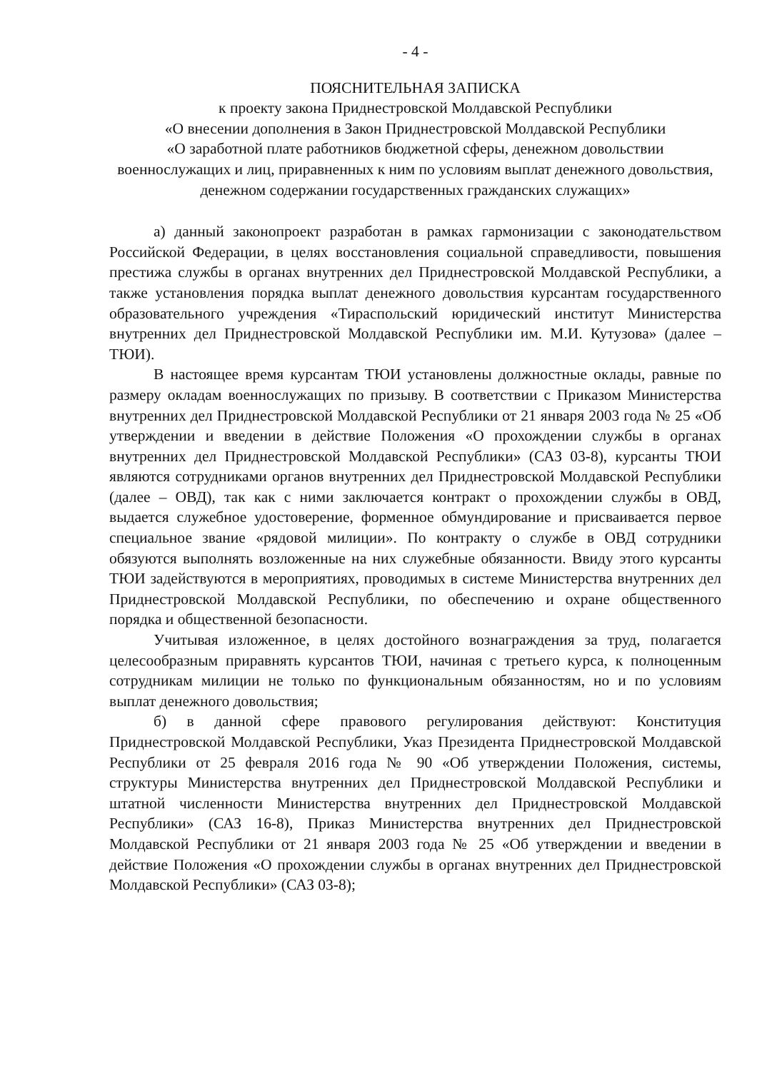- 4 -
ПОЯСНИТЕЛЬНАЯ ЗАПИСКА
к проекту закона Приднестровской Молдавской Республики
«О внесении дополнения в Закон Приднестровской Молдавской Республики
«О заработной плате работников бюджетной сферы, денежном довольствии военнослужащих и лиц, приравненных к ним по условиям выплат денежного довольствия, денежном содержании государственных гражданских служащих»
а) данный законопроект разработан в рамках гармонизации с законодательством Российской Федерации, в целях восстановления социальной справедливости, повышения престижа службы в органах внутренних дел Приднестровской Молдавской Республики, а также установления порядка выплат денежного довольствия курсантам государственного образовательного учреждения «Тираспольский юридический институт Министерства внутренних дел Приднестровской Молдавской Республики им. М.И. Кутузова» (далее – ТЮИ).
В настоящее время курсантам ТЮИ установлены должностные оклады, равные по размеру окладам военнослужащих по призыву. В соответствии с Приказом Министерства внутренних дел Приднестровской Молдавской Республики от 21 января 2003 года № 25 «Об утверждении и введении в действие Положения «О прохождении службы в органах внутренних дел Приднестровской Молдавской Республики» (САЗ 03-8), курсанты ТЮИ являются сотрудниками органов внутренних дел Приднестровской Молдавской Республики (далее – ОВД), так как с ними заключается контракт о прохождении службы в ОВД, выдается служебное удостоверение, форменное обмундирование и присваивается первое специальное звание «рядовой милиции». По контракту о службе в ОВД сотрудники обязуются выполнять возложенные на них служебные обязанности. Ввиду этого курсанты ТЮИ задействуются в мероприятиях, проводимых в системе Министерства внутренних дел Приднестровской Молдавской Республики, по обеспечению и охране общественного порядка и общественной безопасности.
Учитывая изложенное, в целях достойного вознаграждения за труд, полагается целесообразным приравнять курсантов ТЮИ, начиная с третьего курса, к полноценным сотрудникам милиции не только по функциональным обязанностям, но и по условиям выплат денежного довольствия;
б) в данной сфере правового регулирования действуют: Конституция Приднестровской Молдавской Республики, Указ Президента Приднестровской Молдавской Республики от 25 февраля 2016 года № 90 «Об утверждении Положения, системы, структуры Министерства внутренних дел Приднестровской Молдавской Республики и штатной численности Министерства внутренних дел Приднестровской Молдавской Республики» (САЗ 16-8), Приказ Министерства внутренних дел Приднестровской Молдавской Республики от 21 января 2003 года № 25 «Об утверждении и введении в действие Положения «О прохождении службы в органах внутренних дел Приднестровской Молдавской Республики» (САЗ 03-8);